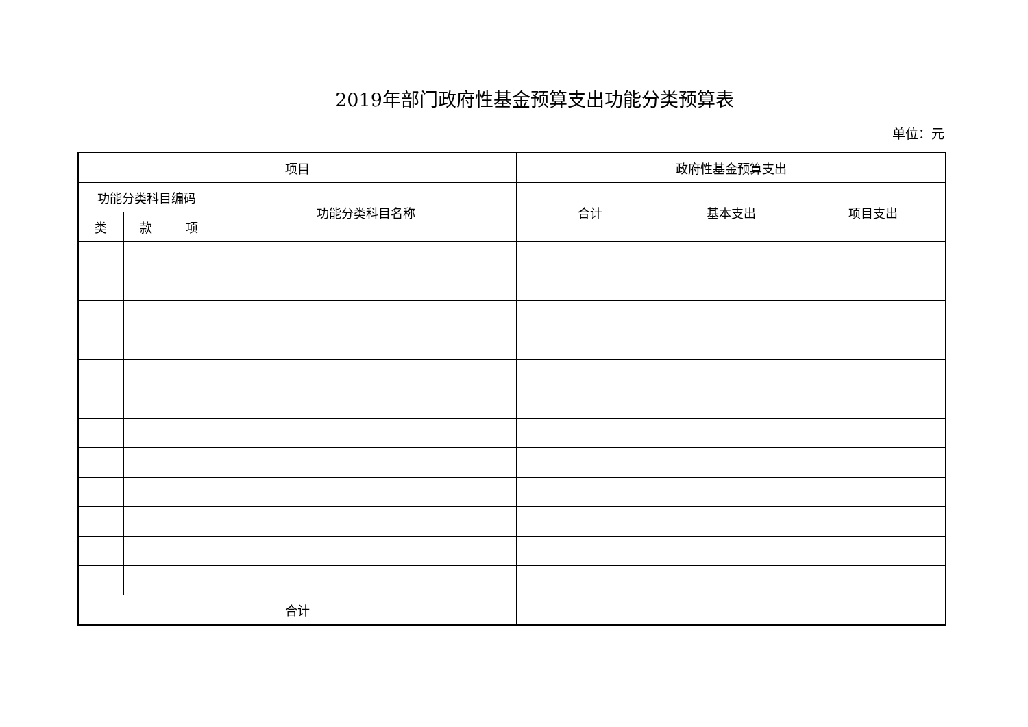2019年部门政府性基金预算支出功能分类预算表
单位：元
| 项目 | | | | 政府性基金预算支出 | | |
| --- | --- | --- | --- | --- | --- | --- |
| 功能分类科目编码 | | | 功能分类科目名称 | 合计 | 基本支出 | 项目支出 |
| 类 | 款 | 项 | | | | |
| 合计 | | | | | | |